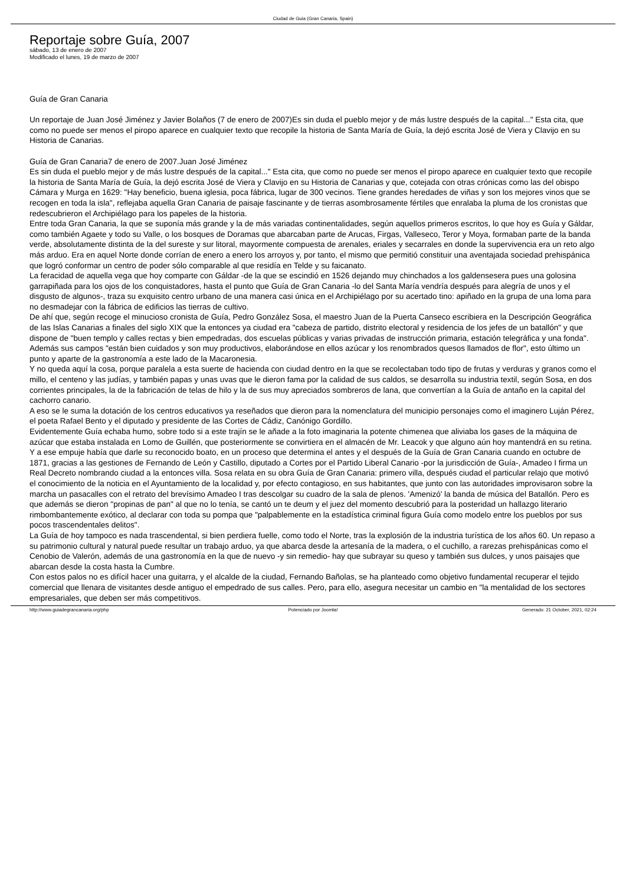Ciudad de Guia (Gran Canaria, Spain)
Reportaje sobre Guía, 2007
sábado, 13 de enero de 2007
Modificado el lunes, 19 de marzo de 2007
Guía de Gran Canaria
Un reportaje de Juan José Jiménez y Javier Bolaños (7 de enero de 2007)Es sin duda el pueblo mejor y de más lustre después de la capital..." Esta cita, que como no puede ser menos el piropo aparece en cualquier texto que recopile la historia de Santa María de Guía, la dejó escrita José de Viera y Clavijo en su Historia de Canarias.
Guía de Gran Canaria7 de enero de 2007.Juan José Jiménez
Es sin duda el pueblo mejor y de más lustre después de la capital..." Esta cita, que como no puede ser menos el piropo aparece en cualquier texto que recopile la historia de Santa María de Guía, la dejó escrita José de Viera y Clavijo en su Historia de Canarias y que, cotejada con otras crónicas como las del obispo Cámara y Murga en 1629: "Hay beneficio, buena iglesia, poca fábrica, lugar de 300 vecinos. Tiene grandes heredades de viñas y son los mejores vinos que se recogen en toda la isla", reflejaba aquella Gran Canaria de paisaje fascinante y de tierras asombrosamente fértiles que enralaba la pluma de los cronistas que redescubrieron el Archipiélago para los papeles de la historia.
Entre toda Gran Canaria, la que se suponía más grande y la de más variadas continentalidades, según aquellos primeros escritos, lo que hoy es Guía y Gáldar, como también Agaete y todo su Valle, o los bosques de Doramas que abarcaban parte de Arucas, Firgas, Valleseco, Teror y Moya, formaban parte de la banda verde, absolutamente distinta de la del sureste y sur litoral, mayormente compuesta de arenales, eriales y secarrales en donde la supervivencia era un reto algo más arduo. Era en aquel Norte donde corrían de enero a enero los arroyos y, por tanto, el mismo que permitió constituir una aventajada sociedad prehispánica que logró conformar un centro de poder sólo comparable al que residía en Telde y su faicanato.
La feracidad de aquella vega que hoy comparte con Gáldar -de la que se escindió en 1526 dejando muy chinchados a los galdensesera pues una golosina garrapiñada para los ojos de los conquistadores, hasta el punto que Guía de Gran Canaria -lo del Santa María vendría después para alegría de unos y el disgusto de algunos-, traza su exquisito centro urbano de una manera casi única en el Archipiélago por su acertado tino: apiñado en la grupa de una loma para no desmadejar con la fábrica de edificios las tierras de cultivo.
De ahí que, según recoge el minucioso cronista de Guía, Pedro González Sosa, el maestro Juan de la Puerta Canseco escribiera en la Descripción Geográfica de las Islas Canarias a finales del siglo XIX que la entonces ya ciudad era "cabeza de partido, distrito electoral y residencia de los jefes de un batallón" y que dispone de "buen templo y calles rectas y bien empedradas, dos escuelas públicas y varias privadas de instrucción primaria, estación telegráfica y una fonda". Además sus campos "están bien cuidados y son muy productivos, elaborándose en ellos azúcar y los renombrados quesos llamados de flor", esto último un punto y aparte de la gastronomía a este lado de la Macaronesia.
Y no queda aquí la cosa, porque paralela a esta suerte de hacienda con ciudad dentro en la que se recolectaban todo tipo de frutas y verduras y granos como el millo, el centeno y las judías, y también papas y unas uvas que le dieron fama por la calidad de sus caldos, se desarrolla su industria textil, según Sosa, en dos corrientes principales, la de la fabricación de telas de hilo y la de sus muy apreciados sombreros de lana, que convertían a la Guía de antaño en la capital del cachorro canario.
A eso se le suma la dotación de los centros educativos ya reseñados que dieron para la nomenclatura del municipio personajes como el imaginero Luján Pérez, el poeta Rafael Bento y el diputado y presidente de las Cortes de Cádiz, Canónigo Gordillo.
Evidentemente Guía echaba humo, sobre todo si a este trajín se le añade a la foto imaginaria la potente chimenea que aliviaba los gases de la máquina de azúcar que estaba instalada en Lomo de Guillén, que posteriormente se convirtiera en el almacén de Mr. Leacok y que alguno aún hoy mantendrá en su retina.
Y a ese empuje había que darle su reconocido boato, en un proceso que determina el antes y el después de la Guía de Gran Canaria cuando en octubre de 1871, gracias a las gestiones de Fernando de León y Castillo, diputado a Cortes por el Partido Liberal Canario -por la jurisdicción de Guía-, Amadeo I firma un Real Decreto nombrando ciudad a la entonces villa. Sosa relata en su obra Guía de Gran Canaria: primero villa, después ciudad el particular relajo que motivó el conocimiento de la noticia en el Ayuntamiento de la localidad y, por efecto contagioso, en sus habitantes, que junto con las autoridades improvisaron sobre la marcha un pasacalles con el retrato del brevísimo Amadeo I tras descolgar su cuadro de la sala de plenos. 'Amenizó' la banda de música del Batallón. Pero es que además se dieron "propinas de pan" al que no lo tenía, se cantó un te deum y el juez del momento descubrió para la posteridad un hallazgo literario rimbombantemente exótico, al declarar con toda su pompa que "palpablemente en la estadística criminal figura Guía como modelo entre los pueblos por sus pocos trascendentales delitos".
La Guía de hoy tampoco es nada trascendental, si bien perdiera fuelle, como todo el Norte, tras la explosión de la industria turística de los años 60. Un repaso a su patrimonio cultural y natural puede resultar un trabajo arduo, ya que abarca desde la artesanía de la madera, o el cuchillo, a rarezas prehispánicas como el Cenobio de Valerón, además de una gastronomía en la que de nuevo -y sin remedio- hay que subrayar su queso y también sus dulces, y unos paisajes que abarcan desde la costa hasta la Cumbre.
Con estos palos no es difícil hacer una guitarra, y el alcalde de la ciudad, Fernando Bañolas, se ha planteado como objetivo fundamental recuperar el tejido comercial que llenara de visitantes desde antiguo el empedrado de sus calles. Pero, para ello, asegura necesitar un cambio en "la mentalidad de los sectores empresariales, que deben ser más competitivos.
http://www.guiadegrancanaria.org/php
Potenciado por Joomla! Generado: 21 October, 2021, 02:24